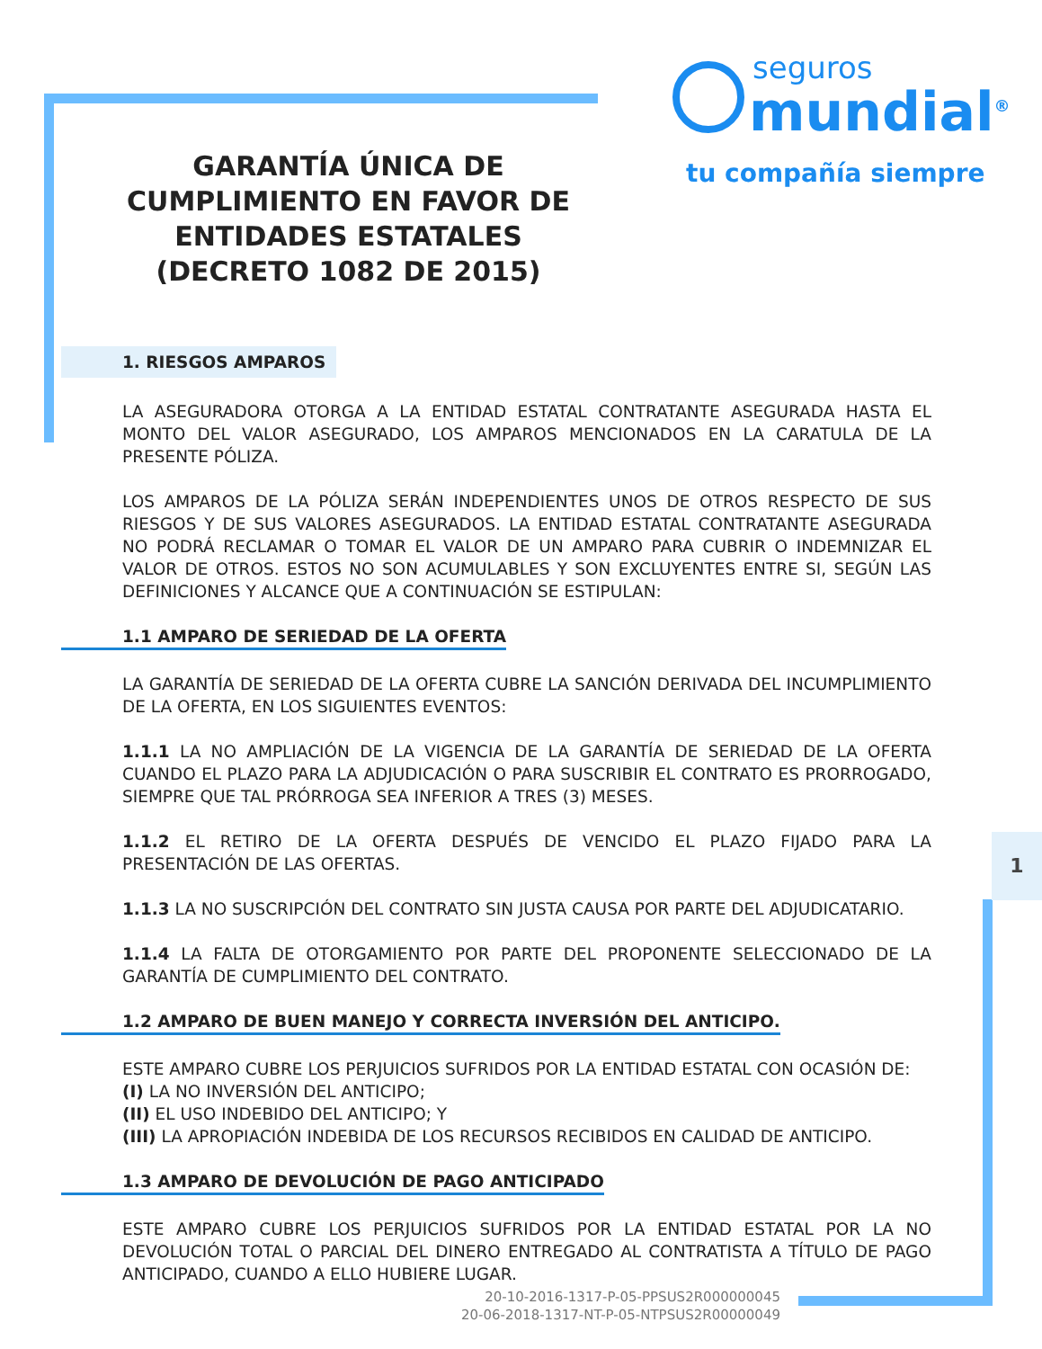1
seguros
mundial<sup>®</sup>
tu compañía siempre
GARANTÍA ÚNICA DE CUMPLIMIENTO EN FAVOR DE ENTIDADES ESTATALES (DECRETO 1082 DE 2015)
1. RIESGOS AMPAROS
LA ASEGURADORA OTORGA A LA ENTIDAD ESTATAL CONTRATANTE ASEGURADA HASTA EL MONTO DEL VALOR ASEGURADO, LOS AMPAROS MENCIONADOS EN LA CARATULA DE LA PRESENTE PÓLIZA.
LOS AMPAROS DE LA PÓLIZA SERÁN INDEPENDIENTES UNOS DE OTROS RESPECTO DE SUS RIESGOS Y DE SUS VALORES ASEGURADOS. LA ENTIDAD ESTATAL CONTRATANTE ASEGURADA NO PODRÁ RECLAMAR O TOMAR EL VALOR DE UN AMPARO PARA CUBRIR O INDEMNIZAR EL VALOR DE OTROS. ESTOS NO SON ACUMULABLES Y SON EXCLUYENTES ENTRE SI, SEGÚN LAS DEFINICIONES Y ALCANCE QUE A CONTINUACIÓN SE ESTIPULAN:
1.1 AMPARO DE SERIEDAD DE LA OFERTA
LA GARANTÍA DE SERIEDAD DE LA OFERTA CUBRE LA SANCIÓN DERIVADA DEL INCUMPLIMIENTO DE LA OFERTA, EN LOS SIGUIENTES EVENTOS:
1.1.1 LA NO AMPLIACIÓN DE LA VIGENCIA DE LA GARANTÍA DE SERIEDAD DE LA OFERTA CUANDO EL PLAZO PARA LA ADJUDICACIÓN O PARA SUSCRIBIR EL CONTRATO ES PRORROGADO, SIEMPRE QUE TAL PRÓRROGA SEA INFERIOR A TRES (3) MESES.
1.1.2 EL RETIRO DE LA OFERTA DESPUÉS DE VENCIDO EL PLAZO FIJADO PARA LA PRESENTACIÓN DE LAS OFERTAS.
1.1.3 LA NO SUSCRIPCIÓN DEL CONTRATO SIN JUSTA CAUSA POR PARTE DEL ADJUDICATARIO.
1.1.4 LA FALTA DE OTORGAMIENTO POR PARTE DEL PROPONENTE SELECCIONADO DE LA GARANTÍA DE CUMPLIMIENTO DEL CONTRATO.
1.2 AMPARO DE BUEN MANEJO Y CORRECTA INVERSIÓN DEL ANTICIPO.
ESTE AMPARO CUBRE LOS PERJUICIOS SUFRIDOS POR LA ENTIDAD ESTATAL CON OCASIÓN DE:
(I) LA NO INVERSIÓN DEL ANTICIPO;
(II) EL USO INDEBIDO DEL ANTICIPO; Y
(III) LA APROPIACIÓN INDEBIDA DE LOS RECURSOS RECIBIDOS EN CALIDAD DE ANTICIPO.
1.3 AMPARO DE DEVOLUCIÓN DE PAGO ANTICIPADO
ESTE AMPARO CUBRE LOS PERJUICIOS SUFRIDOS POR LA ENTIDAD ESTATAL POR LA NO DEVOLUCIÓN TOTAL O PARCIAL DEL DINERO ENTREGADO AL CONTRATISTA A TÍTULO DE PAGO ANTICIPADO, CUANDO A ELLO HUBIERE LUGAR.
20-10-2016-1317-P-05-PPSUS2R000000045
20-06-2018-1317-NT-P-05-NTPSUS2R00000049